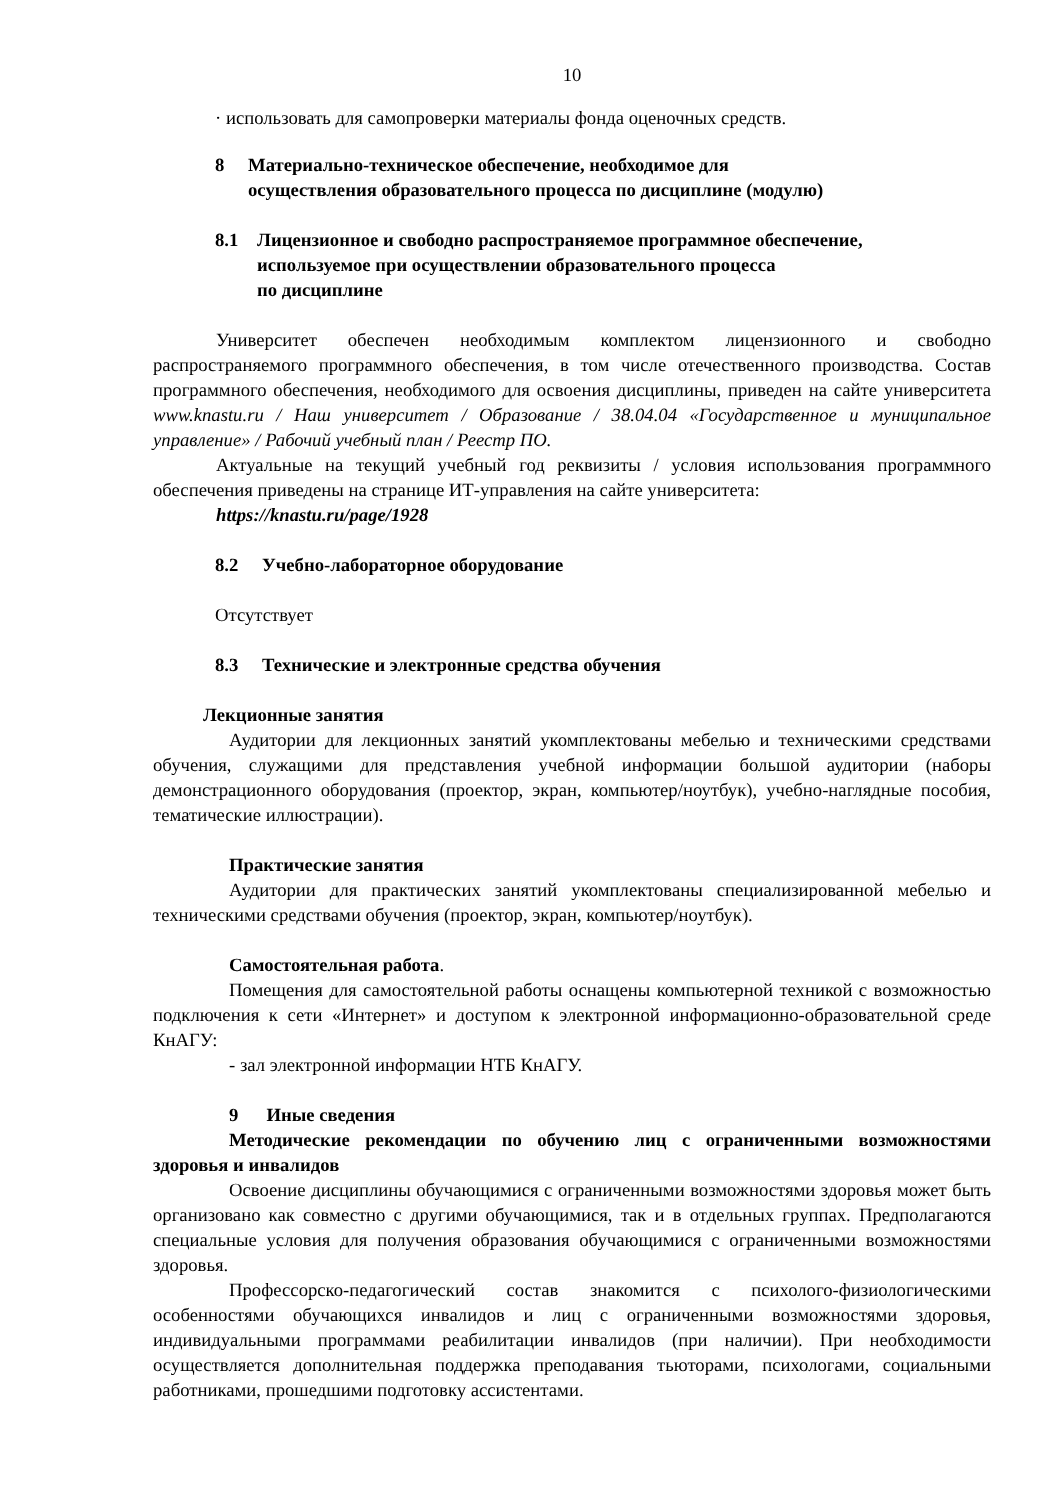10
· использовать для самопроверки материалы фонда оценочных средств.
8 Материально-техническое обеспечение, необходимое для
осуществления образовательного процесса по дисциплине (модулю)
8.1 Лицензионное и свободно распространяемое программное обеспечение,
используемое при осуществлении образовательного процесса
по дисциплине
Университет обеспечен необходимым комплектом лицензионного и свободно распространяемого программного обеспечения, в том числе отечественного производства. Состав программного обеспечения, необходимого для освоения дисциплины, приведен на сайте университета www.knastu.ru / Наш университет / Образование / 38.04.04 «Государственное и муниципальное управление» / Рабочий учебный план / Реестр ПО.
Актуальные на текущий учебный год реквизиты / условия использования программного обеспечения приведены на странице ИТ-управления на сайте университета:
https://knastu.ru/page/1928
8.2 Учебно-лабораторное оборудование
Отсутствует
8.3 Технические и электронные средства обучения
Лекционные занятия
Аудитории для лекционных занятий укомплектованы мебелью и техническими средствами обучения, служащими для представления учебной информации большой аудитории (наборы демонстрационного оборудования (проектор, экран, компьютер/ноутбук), учебно-наглядные пособия, тематические иллюстрации).
Практические занятия
Аудитории для практических занятий укомплектованы специализированной мебелью и техническими средствами обучения (проектор, экран, компьютер/ноутбук).
Самостоятельная работа.
Помещения для самостоятельной работы оснащены компьютерной техникой с возможностью подключения к сети «Интернет» и доступом к электронной информационно-образовательной среде КнАГУ:
- зал электронной информации НТБ КнАГУ.
9 Иные сведения
Методические рекомендации по обучению лиц с ограниченными возможностями здоровья и инвалидов
Освоение дисциплины обучающимися с ограниченными возможностями здоровья может быть организовано как совместно с другими обучающимися, так и в отдельных группах. Предполагаются специальные условия для получения образования обучающимися с ограниченными возможностями здоровья.
Профессорско-педагогический состав знакомится с психолого-физиологическими особенностями обучающихся инвалидов и лиц с ограниченными возможностями здоровья, индивидуальными программами реабилитации инвалидов (при наличии). При необходимости осуществляется дополнительная поддержка преподавания тьюторами, психологами, социальными работниками, прошедшими подготовку ассистентами.